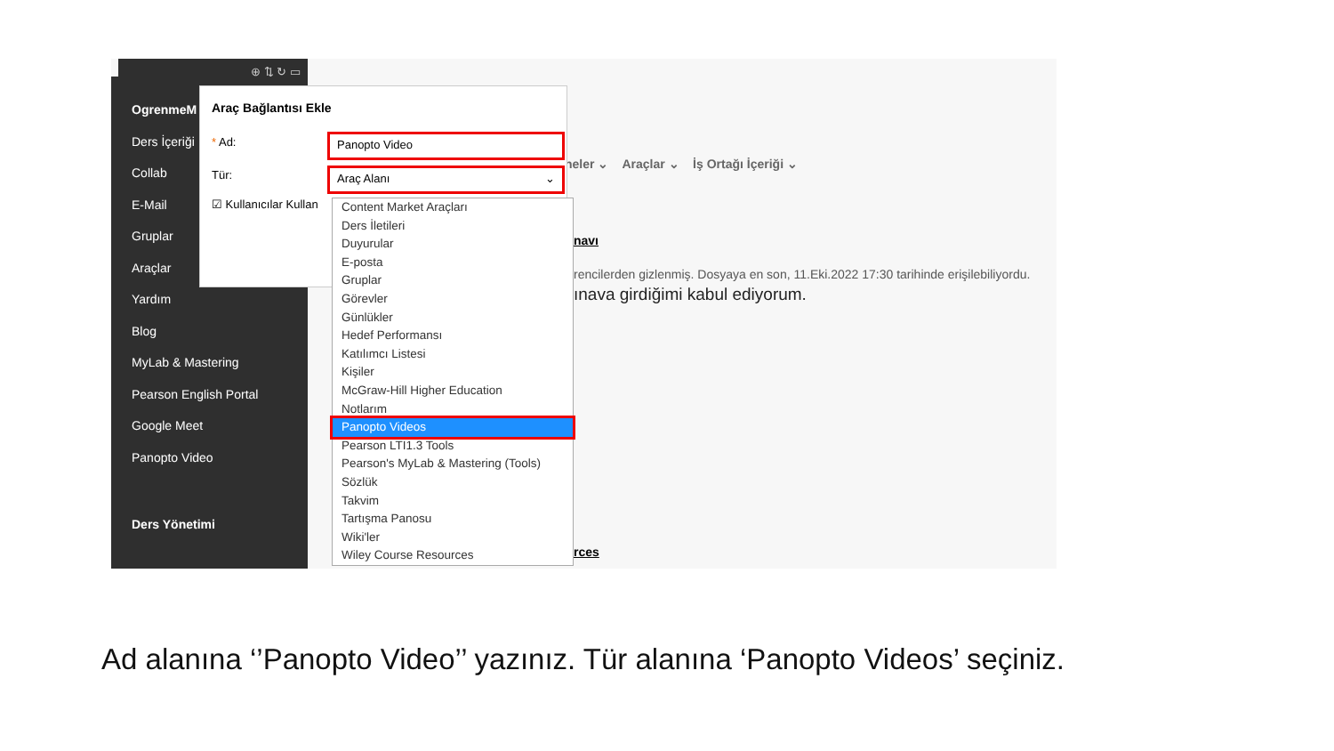⊕ ⇅ ↻ ▭
OgrenmeM
Ders İçeriği
Collab
E-Mail
Gruplar
Araçlar
Yardım
Blog
MyLab & Mastering
Pearson English Portal
Google Meet
Panopto Video
Ders Yönetimi
neler ⌄ Araçlar ⌄ İş Ortağı İçeriği ⌄
navı
rencilerden gizlenmiş. Dosyaya en son, 11.Eki.2022 17:30 tarihinde erişilebiliyordu.
ınava girdiğimi kabul ediyorum.
rces
Araç Bağlantısı Ekle
* Ad:
Tür:
☑ Kullanıcılar Kullan
Panopto Video
Araç Alanı ⌄
Content Market Araçları
Ders İletileri
Duyurular
E-posta
Gruplar
Görevler
Günlükler
Hedef Performansı
Katılımcı Listesi
Kişiler
McGraw-Hill Higher Education
Notlarım
Panopto Videos
Pearson LTI1.3 Tools
Pearson's MyLab & Mastering (Tools)
Sözlük
Takvim
Tartışma Panosu
Wiki'ler
Wiley Course Resources
Ad alanına ‘’Panopto Video’’ yazınız. Tür alanına ‘Panopto Videos’ seçiniz.